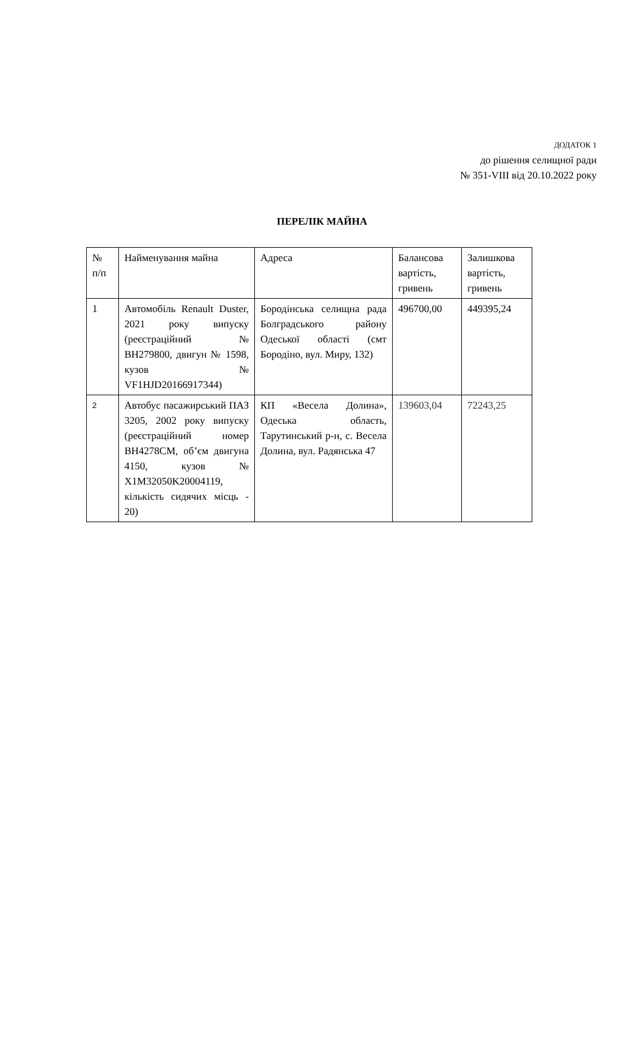ДОДАТОК 1
до рішення селищної ради
№ 351-VIII від 20.10.2022 року
ПЕРЕЛІК МАЙНА
| № п/п | Найменування майна | Адреса | Балансова вартість, гривень | Залишкова вартість, гривень |
| --- | --- | --- | --- | --- |
| 1 | Автомобіль Renault Duster, 2021 року випуску (реєстраційний № ВН279800, двигун № 1598, кузов № VF1HJD20166917344) | Бородінська селищна рада Болградського району Одеської області (смт Бородіно, вул. Миру, 132) | 496700,00 | 449395,24 |
| 2 | Автобус пасажирський ПАЗ 3205, 2002 року випуску (реєстраційний номер ВН4278СМ, об’єм двигуна 4150, кузов № X1M32050K20004119, кількість сидячих місць - 20) | КП «Весела Долина», Одеська область, Тарутинський р-н, с. Весела Долина, вул. Радянська 47 | 139603,04 | 72243,25 |